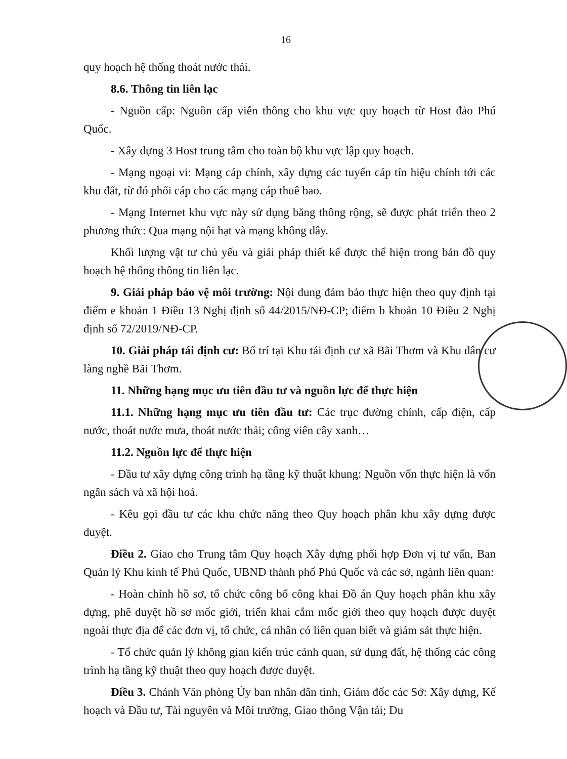16
quy hoạch hệ thống thoát nước thải.
8.6. Thông tin liên lạc
- Nguồn cấp: Nguồn cấp viễn thông cho khu vực quy hoạch từ Host đảo Phú Quốc.
- Xây dựng 3 Host trung tâm cho toàn bộ khu vực lập quy hoạch.
- Mạng ngoại vi: Mạng cáp chính, xây dựng các tuyến cáp tín hiệu chính tới các khu đất, từ đó phối cáp cho các mạng cáp thuê bao.
- Mạng Internet khu vực này sử dụng băng thông rộng, sẽ được phát triển theo 2 phương thức: Qua mạng nội hạt và mạng không dây.
Khối lượng vật tư chủ yếu và giải pháp thiết kế được thể hiện trong bản đồ quy hoạch hệ thống thông tin liên lạc.
9. Giải pháp bảo vệ môi trường: Nội dung đảm bảo thực hiện theo quy định tại điểm e khoản 1 Điều 13 Nghị định số 44/2015/NĐ-CP; điểm b khoản 10 Điều 2 Nghị định số 72/2019/NĐ-CP.
10. Giải pháp tái định cư: Bố trí tại Khu tái định cư xã Bãi Thơm và Khu dân cư làng nghề Bãi Thơm.
11. Những hạng mục ưu tiên đầu tư và nguồn lực để thực hiện
11.1. Những hạng mục ưu tiên đầu tư: Các trục đường chính, cấp điện, cấp nước, thoát nước mưa, thoát nước thải; công viên cây xanh…
11.2. Nguồn lực để thực hiện
- Đầu tư xây dựng công trình hạ tầng kỹ thuật khung: Nguồn vốn thực hiện là vốn ngân sách và xã hội hoá.
- Kêu gọi đầu tư các khu chức năng theo Quy hoạch phân khu xây dựng được duyệt.
Điều 2. Giao cho Trung tâm Quy hoạch Xây dựng phối hợp Đơn vị tư vấn, Ban Quản lý Khu kinh tế Phú Quốc, UBND thành phố Phú Quốc và các sở, ngành liên quan:
- Hoàn chỉnh hồ sơ, tổ chức công bố công khai Đồ án Quy hoạch phân khu xây dựng, phê duyệt hồ sơ mốc giới, triển khai cắm mốc giới theo quy hoạch được duyệt ngoài thực địa để các đơn vị, tổ chức, cá nhân có liên quan biết và giám sát thực hiện.
- Tổ chức quản lý không gian kiến trúc cảnh quan, sử dụng đất, hệ thống các công trình hạ tầng kỹ thuật theo quy hoạch được duyệt.
Điều 3. Chánh Văn phòng Ủy ban nhân dân tỉnh, Giám đốc các Sở: Xây dựng, Kế hoạch và Đầu tư, Tài nguyên và Môi trường, Giao thông Vận tải; Du